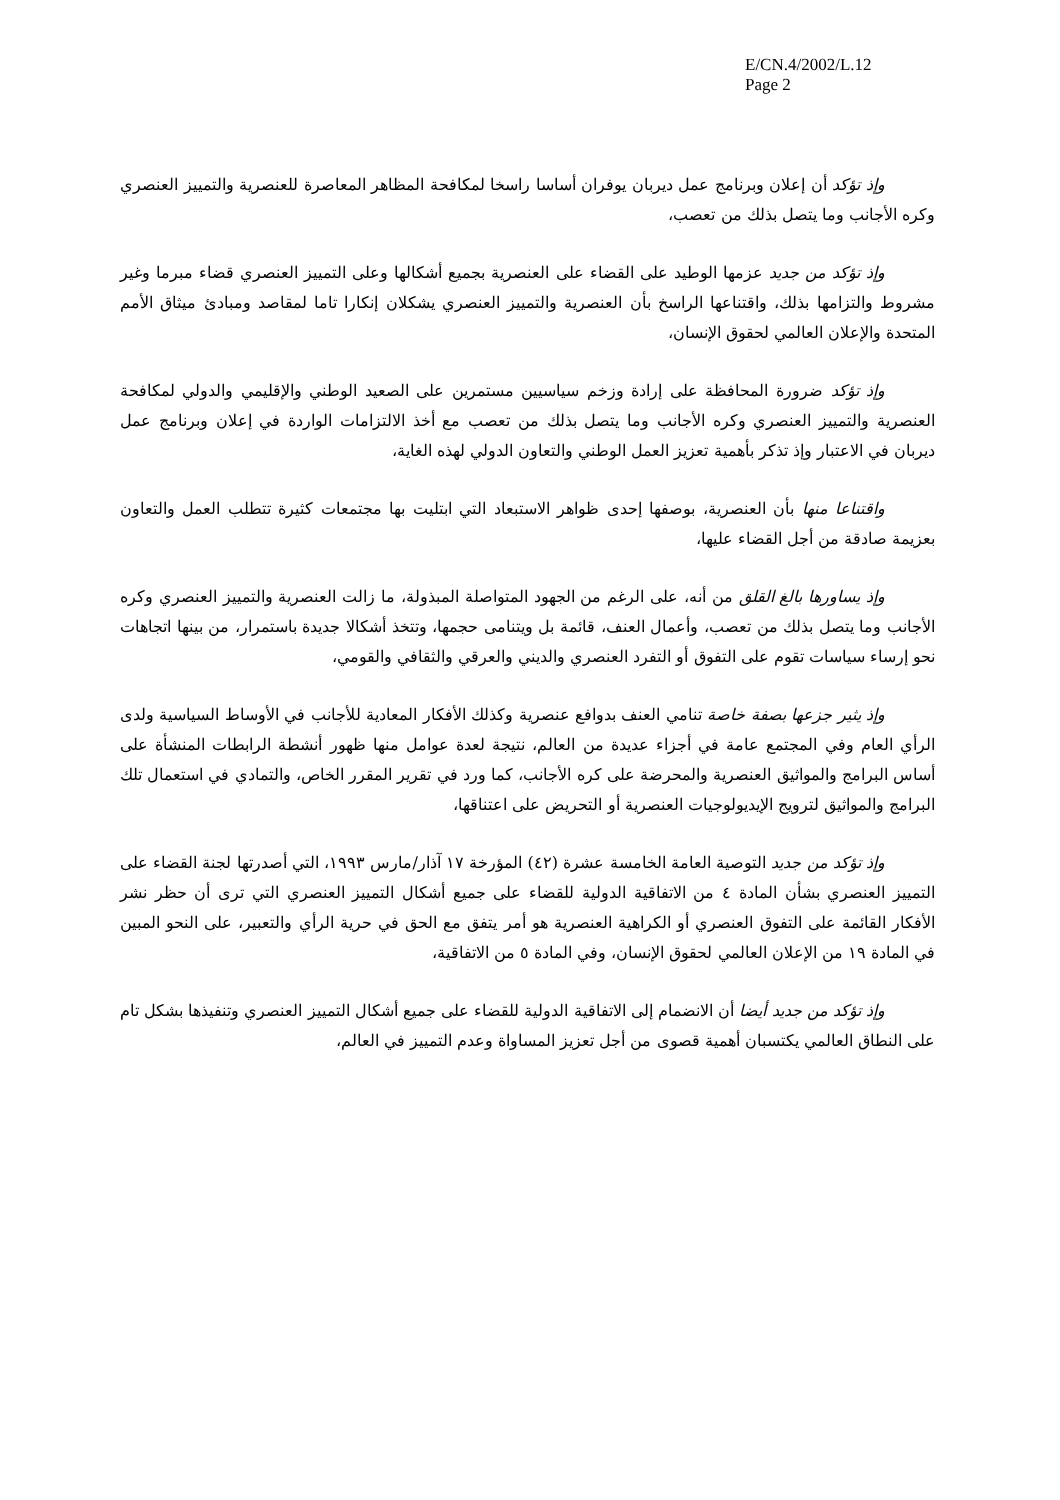E/CN.4/2002/L.12
Page 2
وإذ تؤكد أن إعلان وبرنامج عمل ديربان يوفران أساسا راسخا لمكافحة المظاهر المعاصرة للعنصرية والتمييز العنصري وكره الأجانب وما يتصل بذلك من تعصب،
وإذ تؤكد من جديد عزمها الوطيد على القضاء على العنصرية بجميع أشكالها وعلى التمييز العنصري قضاء مبرما وغير مشروط والتزامها بذلك، واقتناعها الراسخ بأن العنصرية والتمييز العنصري يشكلان إنكارا تاما لمقاصد ومبادئ ميثاق الأمم المتحدة والإعلان العالمي لحقوق الإنسان،
وإذ تؤكد ضرورة المحافظة على إرادة وزخم سياسيين مستمرين على الصعيد الوطني والإقليمي والدولي لمكافحة العنصرية والتمييز العنصري وكره الأجانب وما يتصل بذلك من تعصب مع أخذ الالتزامات الواردة في إعلان وبرنامج عمل ديربان في الاعتبار وإذ تذكر بأهمية تعزيز العمل الوطني والتعاون الدولي لهذه الغاية،
واقتناعا منها بأن العنصرية، بوصفها إحدى ظواهر الاستبعاد التي ابتليت بها مجتمعات كثيرة تتطلب العمل والتعاون بعزيمة صادقة من أجل القضاء عليها،
وإذ يساورها بالغ القلق من أنه، على الرغم من الجهود المتواصلة المبذولة، ما زالت العنصرية والتمييز العنصري وكره الأجانب وما يتصل بذلك من تعصب، وأعمال العنف، قائمة بل ويتنامى حجمها، وتتخذ أشكالا جديدة باستمرار، من بينها اتجاهات نحو إرساء سياسات تقوم على التفوق أو التفرد العنصري والديني والعرقي والثقافي والقومي،
وإذ يثير جزعها بصفة خاصة تنامي العنف بدوافع عنصرية وكذلك الأفكار المعادية للأجانب في الأوساط السياسية ولدى الرأي العام وفي المجتمع عامة في أجزاء عديدة من العالم، نتيجة لعدة عوامل منها ظهور أنشطة الرابطات المنشأة على أساس البرامج والمواثيق العنصرية والمحرضة على كره الأجانب، كما ورد في تقرير المقرر الخاص، والتمادي في استعمال تلك البرامج والمواثيق لترويج الإيديولوجيات العنصرية أو التحريض على اعتناقها،
وإذ تؤكد من جديد التوصية العامة الخامسة عشرة (٤٢) المؤرخة ١٧ آذار/مارس ١٩٩٣، التي أصدرتها لجنة القضاء على التمييز العنصري بشأن المادة ٤ من الاتفاقية الدولية للقضاء على جميع أشكال التمييز العنصري التي ترى أن حظر نشر الأفكار القائمة على التفوق العنصري أو الكراهية العنصرية هو أمر يتفق مع الحق في حرية الرأي والتعبير، على النحو المبين في المادة ١٩ من الإعلان العالمي لحقوق الإنسان، وفي المادة ٥ من الاتفاقية،
وإذ تؤكد من جديد أيضا أن الانضمام إلى الاتفاقية الدولية للقضاء على جميع أشكال التمييز العنصري وتنفيذها بشكل تام على النطاق العالمي يكتسبان أهمية قصوى من أجل تعزيز المساواة وعدم التمييز في العالم،